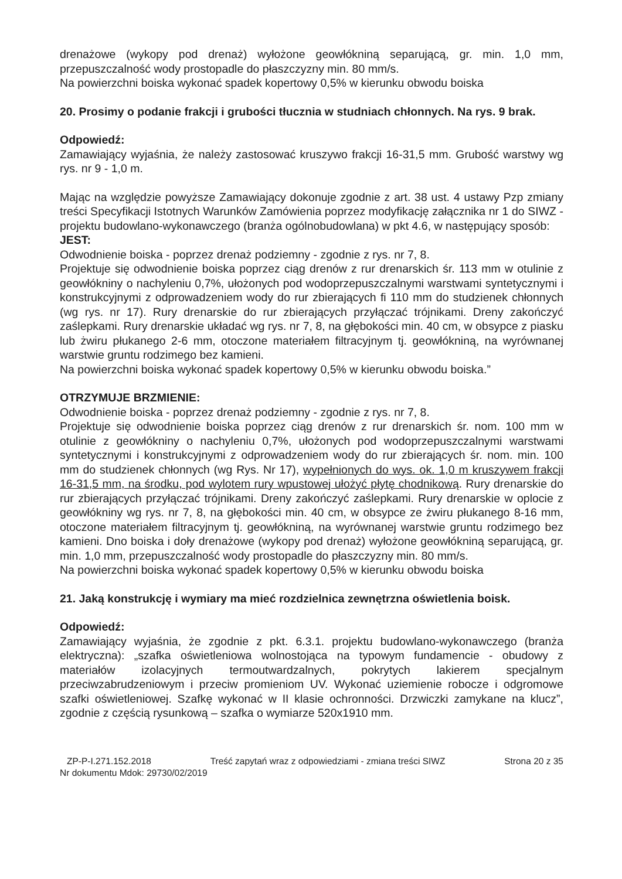drenażowe (wykopy pod drenaż) wyłożone geowłókniną separującą, gr. min. 1,0 mm, przepuszczalność wody prostopadle do płaszczyzny min. 80 mm/s.
Na powierzchni boiska wykonać spadek kopertowy 0,5% w kierunku obwodu boiska
20. Prosimy o podanie frakcji i grubości tłucznia w studniach chłonnych. Na rys. 9 brak.
Odpowiedź:
Zamawiający wyjaśnia, że należy zastosować kruszywo frakcji 16-31,5 mm. Grubość warstwy wg rys. nr 9 - 1,0 m.
Mając na względzie powyższe Zamawiający dokonuje zgodnie z art. 38 ust. 4 ustawy Pzp zmiany treści Specyfikacji Istotnych Warunków Zamówienia poprzez modyfikację załącznika nr 1 do SIWZ - projektu budowlano-wykonawczego (branża ogólnobudowlana) w pkt 4.6, w następujący sposób:
JEST:
Odwodnienie boiska - poprzez drenaż podziemny - zgodnie z rys. nr 7, 8.
Projektuje się odwodnienie boiska poprzez ciąg drenów z rur drenarskich śr. 113 mm w otulinie z geowłókniny o nachyleniu 0,7%, ułożonych pod wodoprzepuszczalnymi warstwami syntetycznymi i konstrukcyjnymi z odprowadzeniem wody do rur zbierających fi 110 mm do studzienek chłonnych (wg rys. nr 17). Rury drenarskie do rur zbierających przyłączać trójnikami. Dreny zakończyć zaślepkami. Rury drenarskie układać wg rys. nr 7, 8, na głębokości min. 40 cm, w obsypce z piasku lub żwiru płukanego 2-6 mm, otoczone materiałem filtracyjnym tj. geowłókniną, na wyrównanej warstwie gruntu rodzimego bez kamieni.
Na powierzchni boiska wykonać spadek kopertowy 0,5% w kierunku obwodu boiska.”
OTRZYMUJE BRZMIENIE:
Odwodnienie boiska - poprzez drenaż podziemny - zgodnie z rys. nr 7, 8.
Projektuje się odwodnienie boiska poprzez ciąg drenów z rur drenarskich śr. nom. 100 mm w otulinie z geowłókniny o nachyleniu 0,7%, ułożonych pod wodoprzepuszczalnymi warstwami syntetycznymi i konstrukcyjnymi z odprowadzeniem wody do rur zbierających śr. nom. min. 100 mm do studzienek chłonnych (wg Rys. Nr 17), wypełnionych do wys. ok. 1,0 m kruszywem frakcji 16-31,5 mm, na środku, pod wylotem rury wpustowej ułożyć płytę chodnikową. Rury drenarskie do rur zbierających przyłączać trójnikami. Dreny zakończyć zaślepkami. Rury drenarskie w oplocie z geowłókniny wg rys. nr 7, 8, na głębokości min. 40 cm, w obsypce ze żwiru płukanego 8-16 mm, otoczone materiałem filtracyjnym tj. geowłókniną, na wyrównanej warstwie gruntu rodzimego bez kamieni. Dno boiska i doły drenażowe (wykopy pod drenaż) wyłożone geowłókniną separującą, gr. min. 1,0 mm, przepuszczalność wody prostopadle do płaszczyzny min. 80 mm/s.
Na powierzchni boiska wykonać spadek kopertowy 0,5% w kierunku obwodu boiska
21. Jaką konstrukcję i wymiary ma mieć rozdzielnica zewnętrzna oświetlenia boisk.
Odpowiedź:
Zamawiający wyjaśnia, że zgodnie z pkt. 6.3.1. projektu budowlano-wykonawczego (branża elektryczna): „szafka oświetleniowa wolnostojąca na typowym fundamencie - obudowy z materiałów izolacyjnych termoutwardzalnych, pokrytych lakierem specjalnym przeciwzabrudzeniowym i przeciw promieniom UV. Wykonać uziemienie robocze i odgromowe szafki oświetleniowej. Szafkę wykonać w II klasie ochronności. Drzwiczki zamykane na klucz”, zgodnie z częścią rysunkową – szafka o wymiarze 520x1910 mm.
ZP-P-I.271.152.2018 Treść zapytań wraz z odpowiedziami - zmiana treści SIWZ Strona 20 z 35
Nr dokumentu Mdok: 29730/02/2019